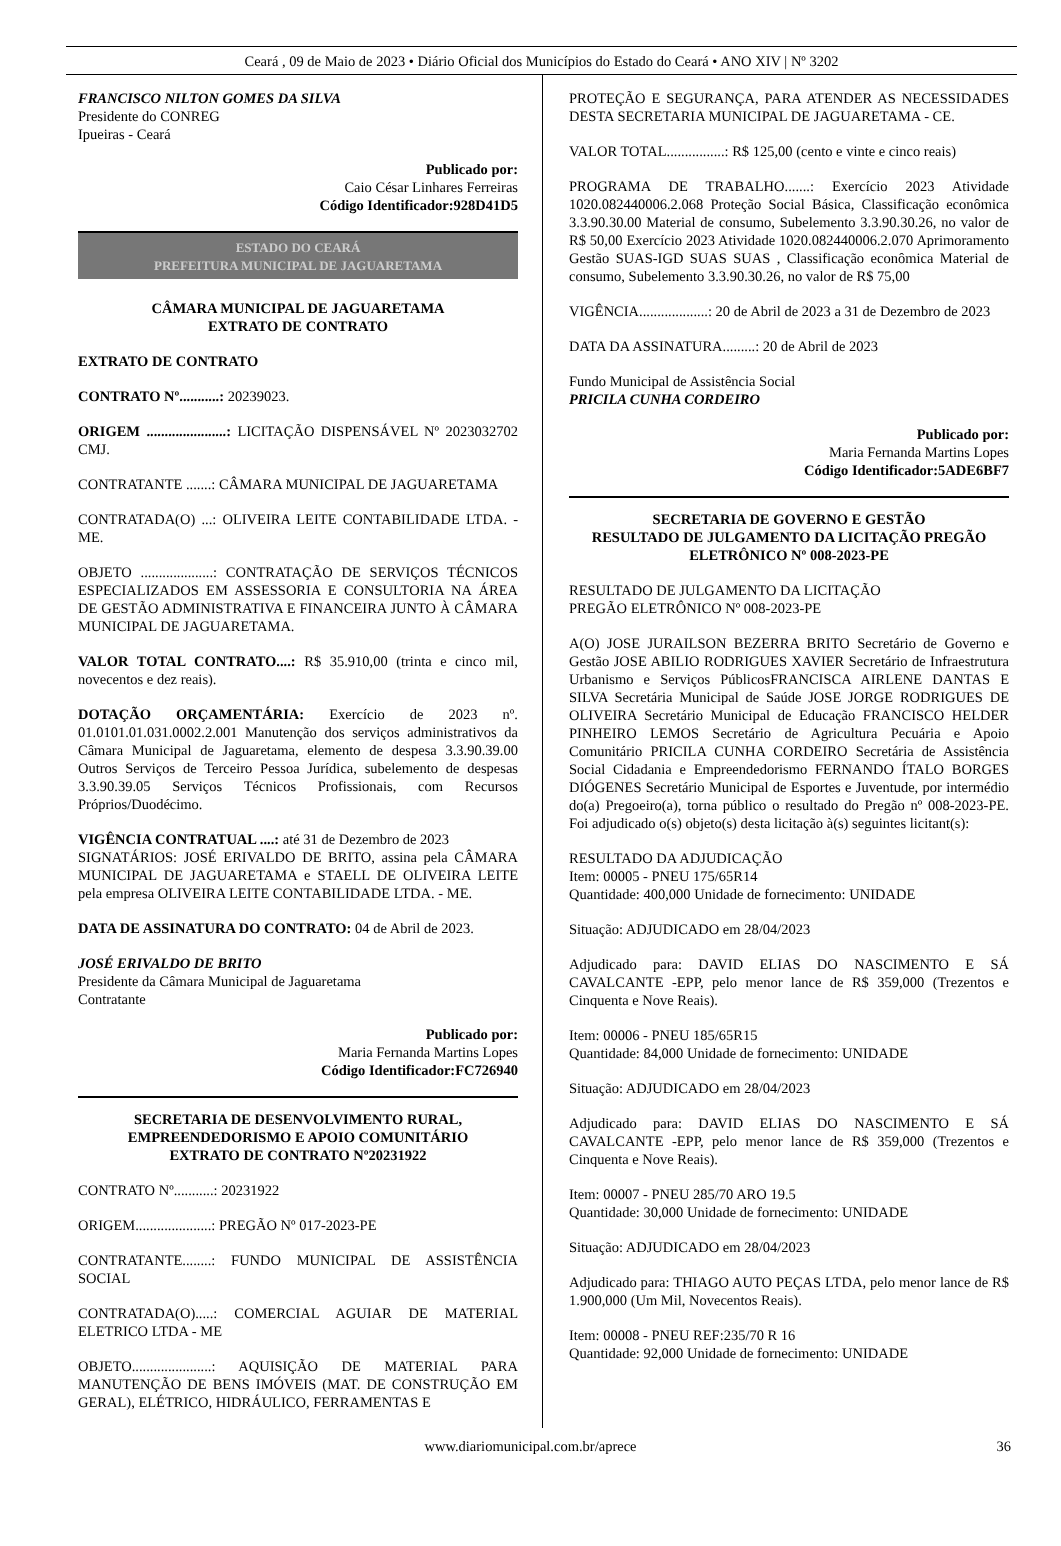Ceará , 09 de Maio de 2023 • Diário Oficial dos Municípios do Estado do Ceará • ANO XIV | Nº 3202
FRANCISCO NILTON GOMES DA SILVA
Presidente do CONREG
Ipueiras - Ceará
Publicado por:
Caio César Linhares Ferreiras
Código Identificador:928D41D5
ESTADO DO CEARÁ
PREFEITURA MUNICIPAL DE JAGUARETAMA
CÂMARA MUNICIPAL DE JAGUARETAMA
EXTRATO DE CONTRATO
EXTRATO DE CONTRATO
CONTRATO Nº...........: 20239023.
ORIGEM ......................: LICITAÇÃO DISPENSÁVEL Nº 2023032702 CMJ.
CONTRATANTE .......: CÂMARA MUNICIPAL DE JAGUARETAMA
CONTRATADA(O) ...: OLIVEIRA LEITE CONTABILIDADE LTDA. - ME.
OBJETO ....................: CONTRATAÇÃO DE SERVIÇOS TÉCNICOS ESPECIALIZADOS EM ASSESSORIA E CONSULTORIA NA ÁREA DE GESTÃO ADMINISTRATIVA E FINANCEIRA JUNTO À CÂMARA MUNICIPAL DE JAGUARETAMA.
VALOR TOTAL CONTRATO....: R$ 35.910,00 (trinta e cinco mil, novecentos e dez reais).
DOTAÇÃO ORÇAMENTÁRIA: Exercício de 2023 nº. 01.0101.01.031.0002.2.001 Manutenção dos serviços administrativos da Câmara Municipal de Jaguaretama, elemento de despesa 3.3.90.39.00 Outros Serviços de Terceiro Pessoa Jurídica, subelemento de despesas 3.3.90.39.05 Serviços Técnicos Profissionais, com Recursos Próprios/Duodécimo.
VIGÊNCIA CONTRATUAL ....: até 31 de Dezembro de 2023
SIGNATÁRIOS: JOSÉ ERIVALDO DE BRITO, assina pela CÂMARA MUNICIPAL DE JAGUARETAMA e STAELL DE OLIVEIRA LEITE pela empresa OLIVEIRA LEITE CONTABILIDADE LTDA. - ME.
DATA DE ASSINATURA DO CONTRATO: 04 de Abril de 2023.
JOSÉ ERIVALDO DE BRITO
Presidente da Câmara Municipal de Jaguaretama
Contratante
Publicado por:
Maria Fernanda Martins Lopes
Código Identificador:FC726940
SECRETARIA DE DESENVOLVIMENTO RURAL, EMPREENDEDORISMO E APOIO COMUNITÁRIO
EXTRATO DE CONTRATO Nº20231922
CONTRATO Nº...........: 20231922
ORIGEM.....................: PREGÃO Nº 017-2023-PE
CONTRATANTE........: FUNDO MUNICIPAL DE ASSISTÊNCIA SOCIAL
CONTRATADA(O).....: COMERCIAL AGUIAR DE MATERIAL ELETRICO LTDA - ME
OBJETO......................: AQUISIÇÃO DE MATERIAL PARA MANUTENÇÃO DE BENS IMÓVEIS (MAT. DE CONSTRUÇÃO EM GERAL), ELÉTRICO, HIDRÁULICO, FERRAMENTAS E
PROTEÇÃO E SEGURANÇA, PARA ATENDER AS NECESSIDADES DESTA SECRETARIA MUNICIPAL DE JAGUARETAMA - CE.
VALOR TOTAL................: R$ 125,00 (cento e vinte e cinco reais)
PROGRAMA DE TRABALHO.......: Exercício 2023 Atividade 1020.082440006.2.068 Proteção Social Básica, Classificação econômica 3.3.90.30.00 Material de consumo, Subelemento 3.3.90.30.26, no valor de R$ 50,00 Exercício 2023 Atividade 1020.082440006.2.070 Aprimoramento Gestão SUAS-IGD SUAS SUAS , Classificação econômica Material de consumo, Subelemento 3.3.90.30.26, no valor de R$ 75,00
VIGÊNCIA...................: 20 de Abril de 2023 a 31 de Dezembro de 2023
DATA DA ASSINATURA.........: 20 de Abril de 2023
Fundo Municipal de Assistência Social
PRICILA CUNHA CORDEIRO
Publicado por:
Maria Fernanda Martins Lopes
Código Identificador:5ADE6BF7
SECRETARIA DE GOVERNO E GESTÃO
RESULTADO DE JULGAMENTO DA LICITAÇÃO PREGÃO ELETRÔNICO Nº 008-2023-PE
RESULTADO DE JULGAMENTO DA LICITAÇÃO
PREGÃO ELETRÔNICO Nº 008-2023-PE
A(O) JOSE JURAILSON BEZERRA BRITO Secretário de Governo e Gestão JOSE ABILIO RODRIGUES XAVIER Secretário de Infraestrutura Urbanismo e Serviços PúblicosFRANCISCA AIRLENE DANTAS E SILVA Secretária Municipal de Saúde JOSE JORGE RODRIGUES DE OLIVEIRA Secretário Municipal de Educação FRANCISCO HELDER PINHEIRO LEMOS Secretário de Agricultura Pecuária e Apoio Comunitário PRICILA CUNHA CORDEIRO Secretária de Assistência Social Cidadania e Empreendedorismo FERNANDO ÍTALO BORGES DIÓGENES Secretário Municipal de Esportes e Juventude, por intermédio do(a) Pregoeiro(a), torna público o resultado do Pregão nº 008-2023-PE. Foi adjudicado o(s) objeto(s) desta licitação à(s) seguintes licitant(s):
RESULTADO DA ADJUDICAÇÃO
Item: 00005 - PNEU 175/65R14
Quantidade: 400,000 Unidade de fornecimento: UNIDADE
Situação: ADJUDICADO em 28/04/2023
Adjudicado para: DAVID ELIAS DO NASCIMENTO E SÁ CAVALCANTE -EPP, pelo menor lance de R$ 359,000 (Trezentos e Cinquenta e Nove Reais).
Item: 00006 - PNEU 185/65R15
Quantidade: 84,000 Unidade de fornecimento: UNIDADE
Situação: ADJUDICADO em 28/04/2023
Adjudicado para: DAVID ELIAS DO NASCIMENTO E SÁ CAVALCANTE -EPP, pelo menor lance de R$ 359,000 (Trezentos e Cinquenta e Nove Reais).
Item: 00007 - PNEU 285/70 ARO 19.5
Quantidade: 30,000 Unidade de fornecimento: UNIDADE
Situação: ADJUDICADO em 28/04/2023
Adjudicado para: THIAGO AUTO PEÇAS LTDA, pelo menor lance de R$ 1.900,000 (Um Mil, Novecentos Reais).
Item: 00008 - PNEU REF:235/70 R 16
Quantidade: 92,000 Unidade de fornecimento: UNIDADE
www.diariomunicipal.com.br/aprece 36